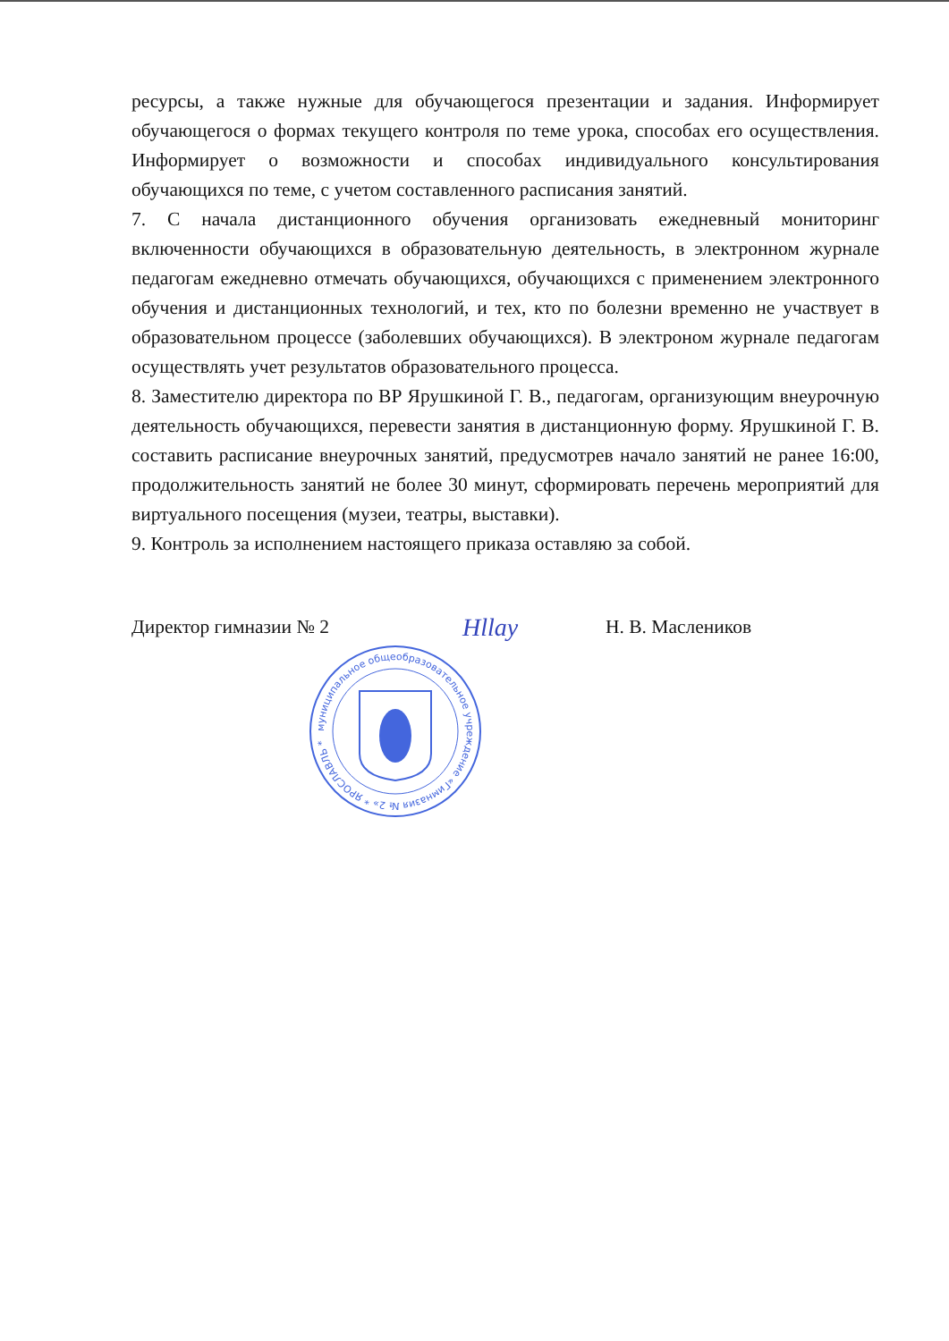ресурсы, а также нужные для обучающегося презентации и задания. Информирует обучающегося о формах текущего контроля по теме урока, способах его осуществления. Информирует о возможности и способах индивидуального консультирования обучающихся по теме, с учетом составленного расписания занятий.
7. С начала дистанционного обучения организовать ежедневный мониторинг включенности обучающихся в образовательную деятельность, в электронном журнале педагогам ежедневно отмечать обучающихся, обучающихся с применением электронного обучения и дистанционных технологий, и тех, кто по болезни временно не участвует в образовательном процессе (заболевших обучающихся). В электроном журнале педагогам осуществлять учет результатов образовательного процесса.
8. Заместителю директора по ВР Ярушкиной Г. В., педагогам, организующим внеурочную деятельность обучающихся, перевести занятия в дистанционную форму. Ярушкиной Г. В. составить расписание внеурочных занятий, предусмотрев начало занятий не ранее 16:00, продолжительность занятий не более 30 минут, сформировать перечень мероприятий для виртуального посещения (музеи, театры, выставки).
9. Контроль за исполнением настоящего приказа оставляю за собой.
Директор гимназии № 2 Hllay Н. В. Маслеников
муниципальное общеобразовательное учреждение «Гимназия № 2» * ЯРОСЛАВЛЬ *